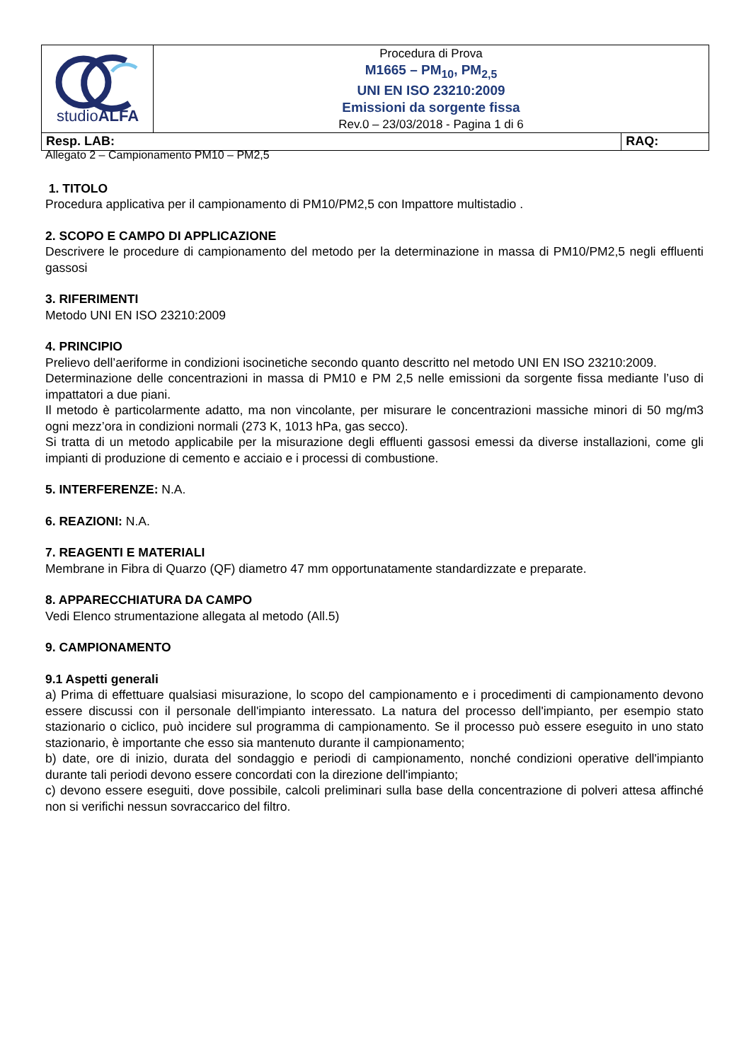| studio ALFA | Procedura di Prova M1665 – PM<sub>10</sub>, PM<sub>2,5</sub> UNI EN ISO 23210:2009 Emissioni da sorgente fissa Rev.0 – 23/03/2018 - Pagina 1 di 6 | |
| Resp. LAB: | | RAQ: |
Allegato 2 – Campionamento PM10 – PM2,5
1. TITOLO
Procedura applicativa per il campionamento di PM10/PM2,5 con Impattore multistadio .
2. SCOPO E CAMPO DI APPLICAZIONE
Descrivere le procedure di campionamento del metodo per la determinazione in massa di PM10/PM2,5 negli effluenti gassosi
3. RIFERIMENTI
Metodo UNI EN ISO 23210:2009
4. PRINCIPIO
Prelievo dell’aeriforme in condizioni isocinetiche secondo quanto descritto nel metodo UNI EN ISO 23210:2009.
Determinazione delle concentrazioni in massa di PM10 e PM 2,5 nelle emissioni da sorgente fissa mediante l’uso di impattatori a due piani.
Il metodo è particolarmente adatto, ma non vincolante, per misurare le concentrazioni massiche minori di 50 mg/m3 ogni mezz’ora in condizioni normali (273 K, 1013 hPa, gas secco).
Si tratta di un metodo applicabile per la misurazione degli effluenti gassosi emessi da diverse installazioni, come gli impianti di produzione di cemento e acciaio e i processi di combustione.
5. INTERFERENZE: N.A.
6. REAZIONI: N.A.
7. REAGENTI E MATERIALI
Membrane in Fibra di Quarzo (QF) diametro 47 mm opportunatamente standardizzate e preparate.
8. APPARECCHIATURA DA CAMPO
Vedi Elenco strumentazione allegata al metodo (All.5)
9. CAMPIONAMENTO
9.1 Aspetti generali
a) Prima di effettuare qualsiasi misurazione, lo scopo del campionamento e i procedimenti di campionamento devono essere discussi con il personale dell'impianto interessato. La natura del processo dell'impianto, per esempio stato stazionario o ciclico, può incidere sul programma di campionamento. Se il processo può essere eseguito in uno stato stazionario, è importante che esso sia mantenuto durante il campionamento;
b) date, ore di inizio, durata del sondaggio e periodi di campionamento, nonché condizioni operative dell'impianto durante tali periodi devono essere concordati con la direzione dell'impianto;
c) devono essere eseguiti, dove possibile, calcoli preliminari sulla base della concentrazione di polveri attesa affinché non si verifichi nessun sovraccarico del filtro.